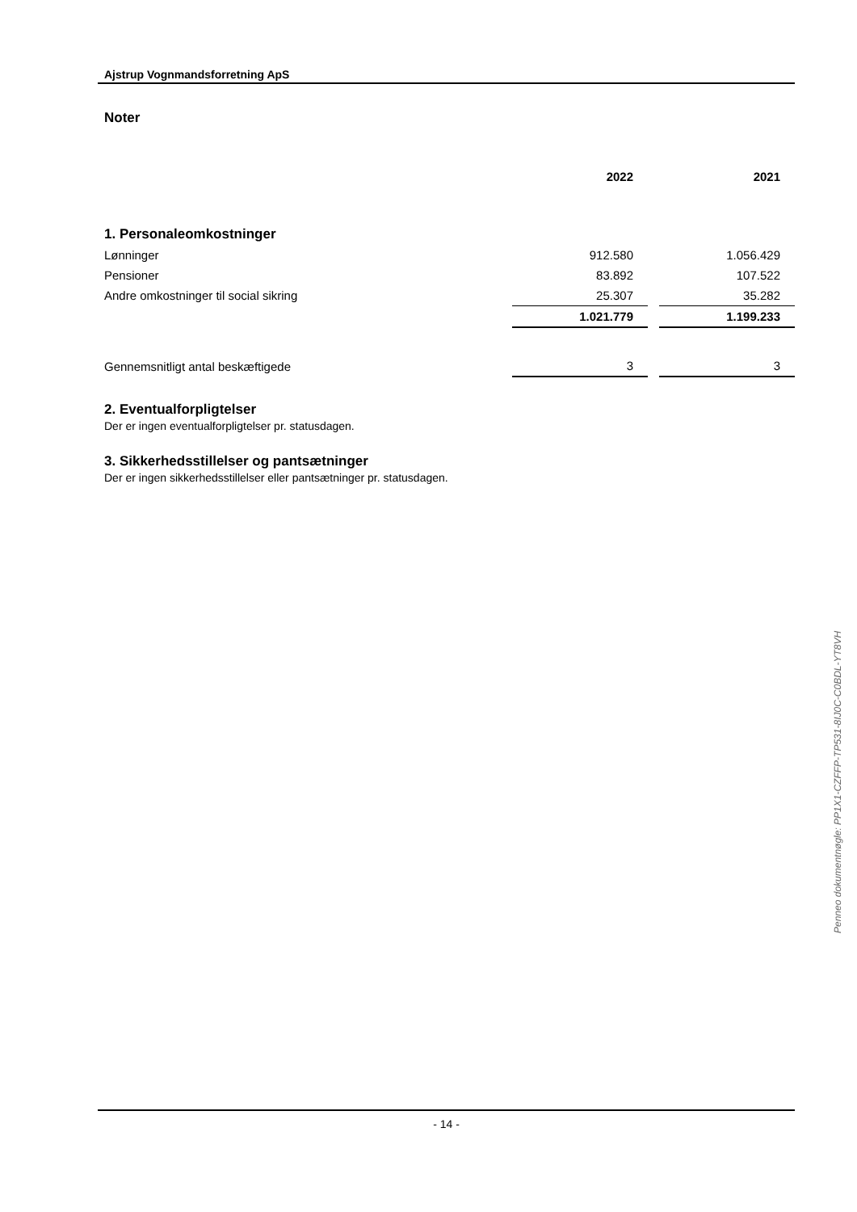Ajstrup Vognmandsforretning ApS
Noter
| | 2022 | | 2021 |
| 1. Personaleomkostninger | | | |
| Lønninger | 912.580 | | 1.056.429 |
| Pensioner | 83.892 | | 107.522 |
| Andre omkostninger til social sikring | 25.307 | | 35.282 |
| | 1.021.779 | | 1.199.233 |
| Gennemsnitligt antal beskæftigede | 3 | | 3 |
2. Eventualforpligtelser
Der er ingen eventualforpligtelser pr. statusdagen.
3. Sikkerhedsstillelser og pantsætninger
Der er ingen sikkerhedsstillelser eller pantsætninger pr. statusdagen.
Penneo dokumentnøgle: PP1X1-CZFFP-TP531-8IJ0C-C0BDL-YT8VH
- 14 -